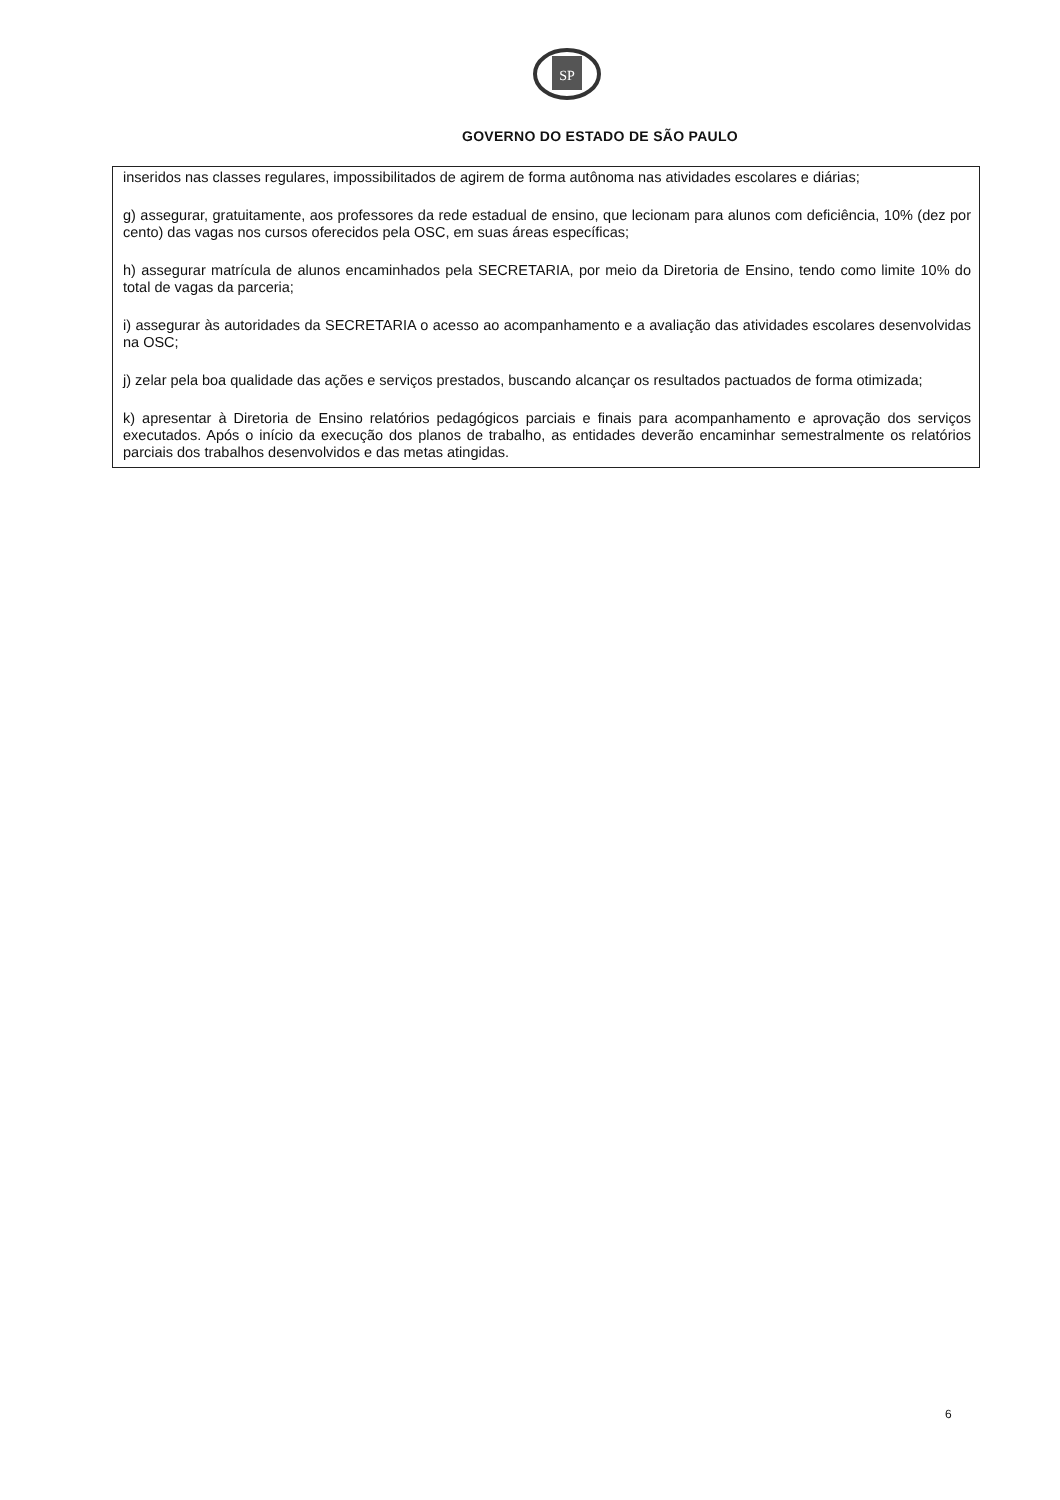SP
GOVERNO DO ESTADO DE SÃO PAULO
inseridos nas classes regulares, impossibilitados de agirem de forma autônoma nas atividades escolares e diárias;
g) assegurar, gratuitamente, aos professores da rede estadual de ensino, que lecionam para alunos com deficiência, 10% (dez por cento) das vagas nos cursos oferecidos pela OSC, em suas áreas específicas;
h) assegurar matrícula de alunos encaminhados pela SECRETARIA, por meio da Diretoria de Ensino, tendo como limite 10% do total de vagas da parceria;
i) assegurar às autoridades da SECRETARIA o acesso ao acompanhamento e a avaliação das atividades escolares desenvolvidas na OSC;
j) zelar pela boa qualidade das ações e serviços prestados, buscando alcançar os resultados pactuados de forma otimizada;
k) apresentar à Diretoria de Ensino relatórios pedagógicos parciais e finais para acompanhamento e aprovação dos serviços executados. Após o início da execução dos planos de trabalho, as entidades deverão encaminhar semestralmente os relatórios parciais dos trabalhos desenvolvidos e das metas atingidas.
6